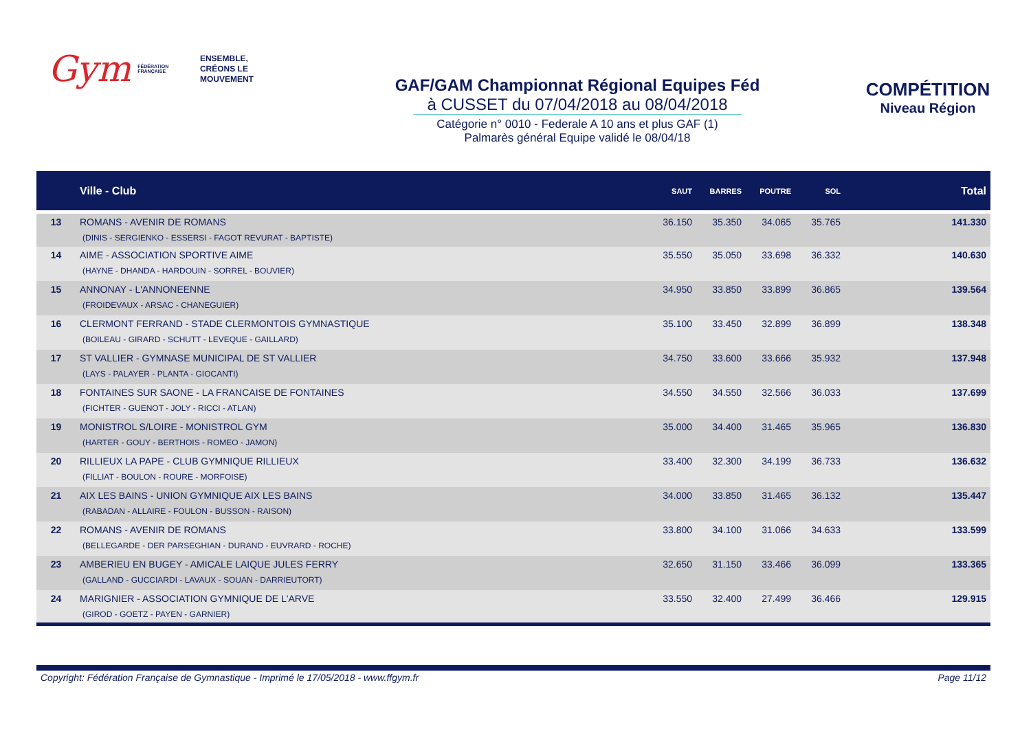Gym
FÉDÉRATION FRANÇAISE
ENSEMBLE,
CRÉONS LE MOUVEMENT
GAF/GAM Championnat Régional Equipes Féd
à CUSSET du 07/04/2018 au 08/04/2018
Catégorie n° 0010 - Federale A 10 ans et plus GAF (1)
Palmarès général Equipe validé le 08/04/18
COMPÉTITION
Niveau Région
| | Ville - Club | SAUT | BARRES | POUTRE | SOL | Total |
| --- | --- | --- | --- | --- | --- | --- |
| 13 | ROMANS - AVENIR DE ROMANS (DINIS - SERGIENKO - ESSERSI - FAGOT REVURAT - BAPTISTE) | 36.150 | 35.350 | 34.065 | 35.765 | 141.330 |
| 14 | AIME - ASSOCIATION SPORTIVE AIME (HAYNE - DHANDA - HARDOUIN - SORREL - BOUVIER) | 35.550 | 35.050 | 33.698 | 36.332 | 140.630 |
| 15 | ANNONAY - L'ANNONEENNE (FROIDEVAUX - ARSAC - CHANEGUIER) | 34.950 | 33.850 | 33.899 | 36.865 | 139.564 |
| 16 | CLERMONT FERRAND - STADE CLERMONTOIS GYMNASTIQUE (BOILEAU - GIRARD - SCHUTT - LEVEQUE - GAILLARD) | 35.100 | 33.450 | 32.899 | 36.899 | 138.348 |
| 17 | ST VALLIER - GYMNASE MUNICIPAL DE ST VALLIER (LAYS - PALAYER - PLANTA - GIOCANTI) | 34.750 | 33.600 | 33.666 | 35.932 | 137.948 |
| 18 | FONTAINES SUR SAONE - LA FRANCAISE DE FONTAINES (FICHTER - GUENOT - JOLY - RICCI - ATLAN) | 34.550 | 34.550 | 32.566 | 36.033 | 137.699 |
| 19 | MONISTROL S/LOIRE - MONISTROL GYM (HARTER - GOUY - BERTHOIS - ROMEO - JAMON) | 35.000 | 34.400 | 31.465 | 35.965 | 136.830 |
| 20 | RILLIEUX LA PAPE - CLUB GYMNIQUE RILLIEUX (FILLIAT - BOULON - ROURE - MORFOISE) | 33.400 | 32.300 | 34.199 | 36.733 | 136.632 |
| 21 | AIX LES BAINS - UNION GYMNIQUE AIX LES BAINS (RABADAN - ALLAIRE - FOULON - BUSSON - RAISON) | 34.000 | 33.850 | 31.465 | 36.132 | 135.447 |
| 22 | ROMANS - AVENIR DE ROMANS (BELLEGARDE - DER PARSEGHIAN - DURAND - EUVRARD - ROCHE) | 33.800 | 34.100 | 31.066 | 34.633 | 133.599 |
| 23 | AMBERIEU EN BUGEY - AMICALE LAIQUE JULES FERRY (GALLAND - GUCCIARDI - LAVAUX - SOUAN - DARRIEUTORT) | 32.650 | 31.150 | 33.466 | 36.099 | 133.365 |
| 24 | MARIGNIER - ASSOCIATION GYMNIQUE DE L'ARVE (GIROD - GOETZ - PAYEN - GARNIER) | 33.550 | 32.400 | 27.499 | 36.466 | 129.915 |
Copyright: Fédération Française de Gymnastique - Imprimé le 17/05/2018 - www.ffgym.fr
Page 11/12